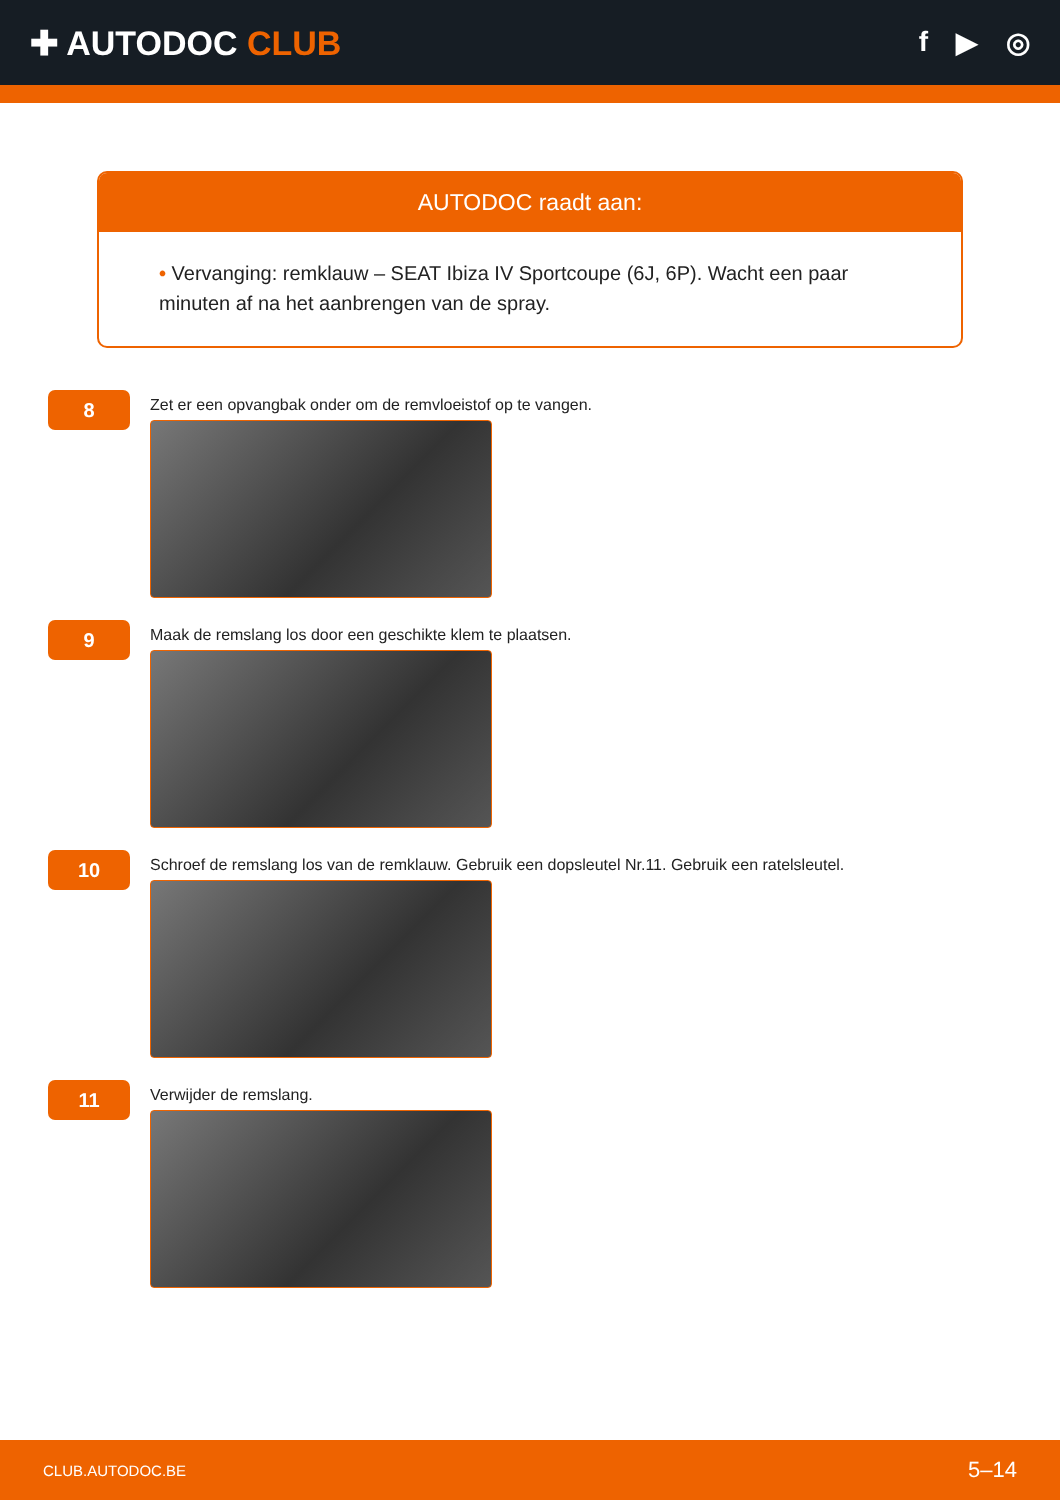✚ AUTODOC CLUB
f ▶ ◎
AUTODOC raadt aan:
• Vervanging: remklauw – SEAT Ibiza IV Sportcoupe (6J, 6P). Wacht een paar minuten af na het aanbrengen van de spray.
8
Zet er een opvangbak onder om de remvloeistof op te vangen.
9
Maak de remslang los door een geschikte klem te plaatsen.
10
Schroef de remslang los van de remklauw. Gebruik een dopsleutel Nr.11. Gebruik een ratelsleutel.
11
Verwijder de remslang.
CLUB.AUTODOC.BE 5–14